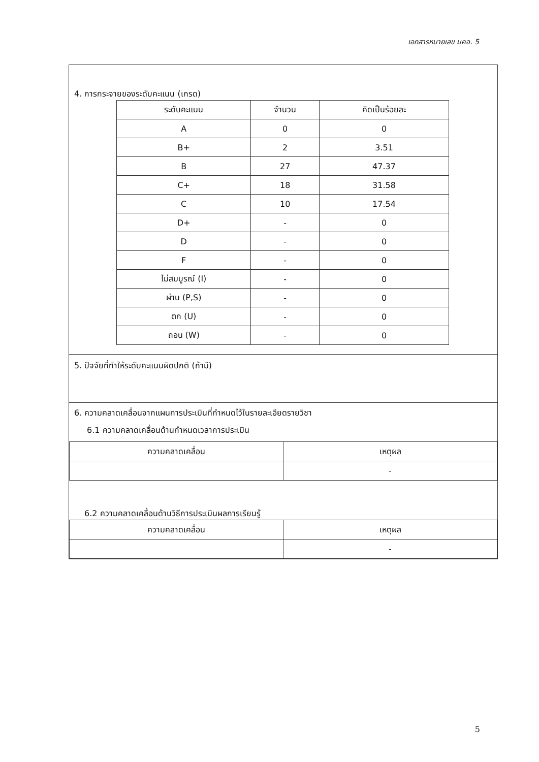เอกสารหมายเลข มคอ. 5
4. การกระจายของระดับคะแนน (เกรด)
| ระดับคะแนน | จำนวน | คิดเป็นร้อยละ |
| --- | --- | --- |
| A | 0 | 0 |
| B+ | 2 | 3.51 |
| B | 27 | 47.37 |
| C+ | 18 | 31.58 |
| C | 10 | 17.54 |
| D+ | - | 0 |
| D | - | 0 |
| F | - | 0 |
| ไม่สมบูรณ์ (I) | - | 0 |
| ผ่าน (P,S) | - | 0 |
| ตก (U) | - | 0 |
| ถอน (W) | - | 0 |
5. ปัจจัยที่ทำให้ระดับคะแนนผิดปกติ (ถ้ามี)
6. ความคลาดเคลื่อนจากแผนการประเมินที่กำหนดไว้ในรายละเอียดรายวิชา
6.1 ความคลาดเคลื่อนด้านกำหนดเวลาการประเมิน
| ความคลาดเคลื่อน | เหตุผล |
| --- | --- |
| | - |
6.2 ความคลาดเคลื่อนด้านวิธีการประเมินผลการเรียนรู้
| ความคลาดเคลื่อน | เหตุผล |
| --- | --- |
| | - |
5